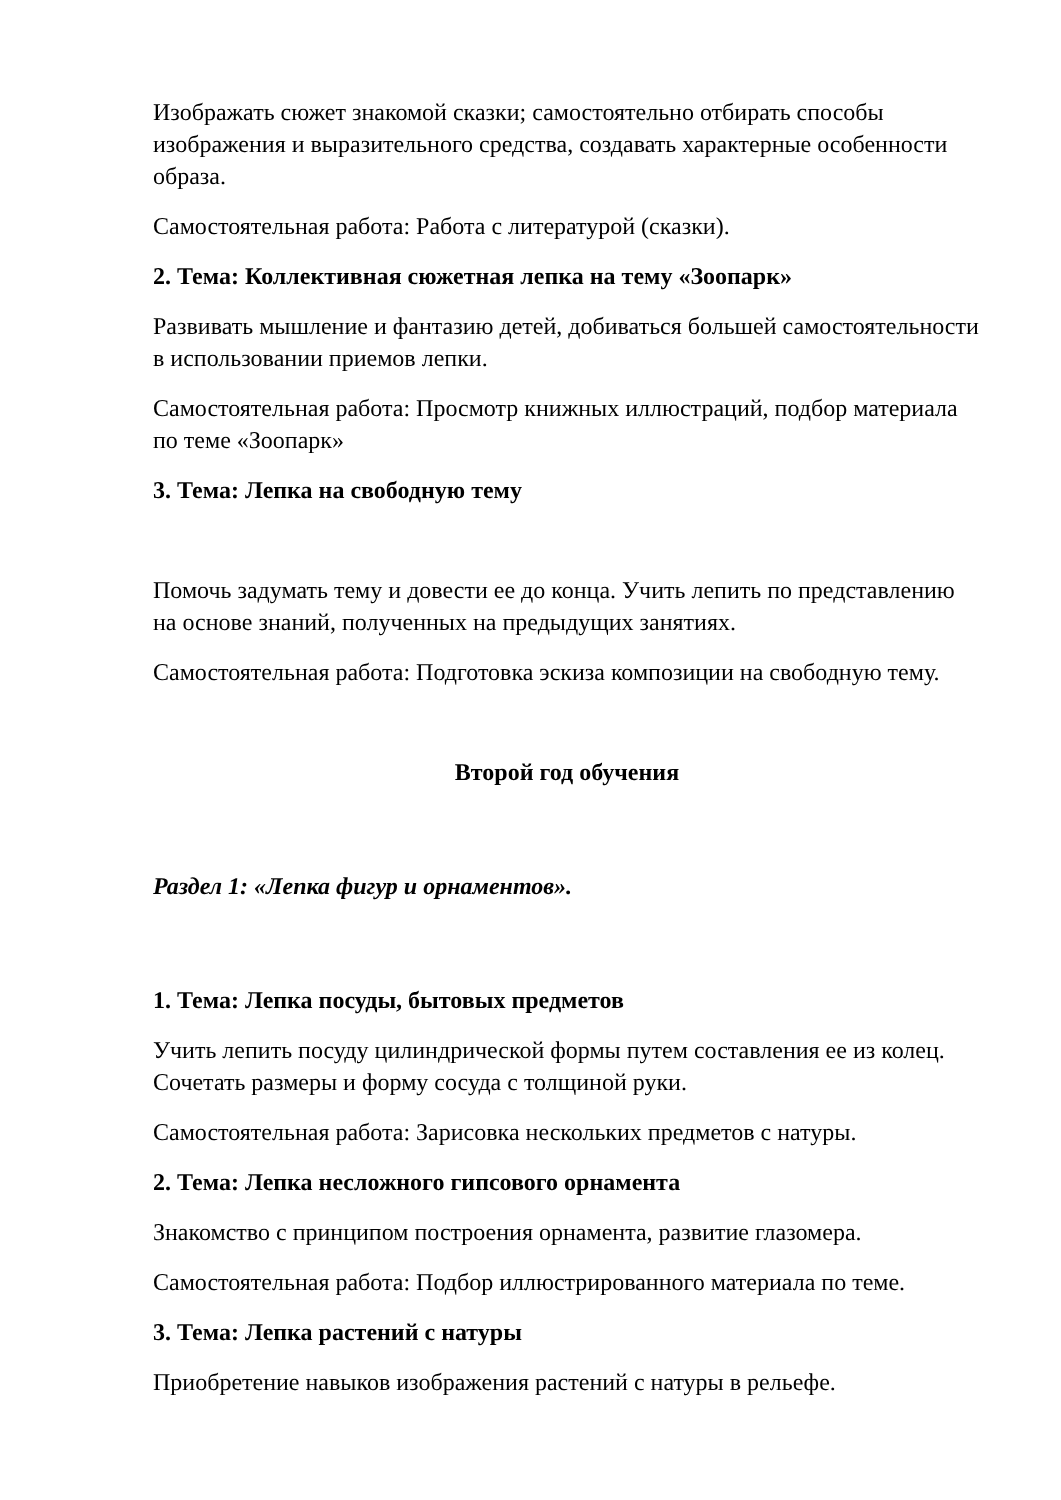Изображать сюжет знакомой сказки; самостоятельно отбирать способы изображения и выразительного средства, создавать характерные особенности образа.
Самостоятельная работа: Работа с литературой (сказки).
2. Тема: Коллективная сюжетная лепка на тему «Зоопарк»
Развивать мышление и фантазию детей, добиваться большей самостоятельности в использовании приемов лепки.
Самостоятельная работа: Просмотр книжных иллюстраций, подбор материала по теме «Зоопарк»
3. Тема: Лепка на свободную тему
Помочь задумать тему и довести ее до конца. Учить лепить по представлению на основе знаний, полученных на предыдущих занятиях.
Самостоятельная работа: Подготовка эскиза композиции на свободную тему.
Второй год обучения
Раздел 1: «Лепка фигур и орнаментов».
1. Тема: Лепка посуды, бытовых предметов
Учить лепить посуду цилиндрической формы путем составления ее из колец. Сочетать размеры и форму сосуда с толщиной руки.
Самостоятельная работа: Зарисовка нескольких предметов с натуры.
2. Тема: Лепка несложного гипсового орнамента
Знакомство с принципом построения орнамента, развитие глазомера.
Самостоятельная работа: Подбор иллюстрированного материала по теме.
3. Тема: Лепка растений с натуры
Приобретение навыков изображения растений с натуры в рельефе.